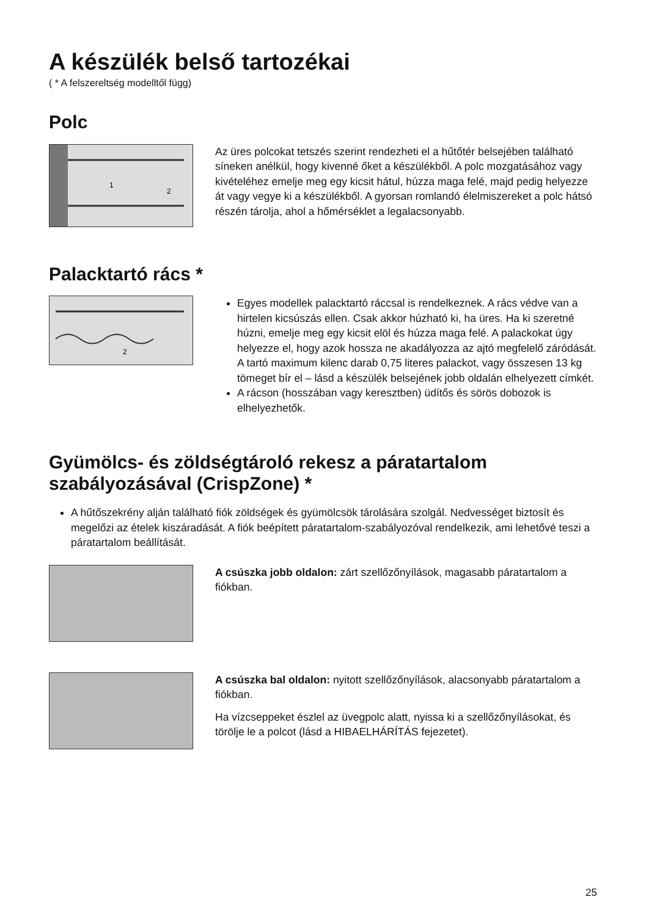A készülék belső tartozékai
( * A felszereltség modelltől függ)
Polc
1
2
Az üres polcokat tetszés szerint rendezheti el a hűtőtér belsejében található síneken anélkül, hogy kivenné őket a készülékből. A polc mozgatásához vagy kivételéhez emelje meg egy kicsit hátul, húzza maga felé, majd pedig helyezze át vagy vegye ki a készülékből. A gyorsan romlandó élelmiszereket a polc hátsó részén tárolja, ahol a hőmérséklet a legalacsonyabb.
Palacktartó rács *
2
Egyes modellek palacktartó ráccsal is rendelkeznek. A rács védve van a hirtelen kicsúszás ellen. Csak akkor húzható ki, ha üres. Ha ki szeretné húzni, emelje meg egy kicsit elöl és húzza maga felé. A palackokat úgy helyezze el, hogy azok hossza ne akadályozza az ajtó megfelelő záródását.
A tartó maximum kilenc darab 0,75 literes palackot, vagy összesen 13 kg tömeget bír el – lásd a készülék belsejének jobb oldalán elhelyezett címkét.
A rácson (hosszában vagy keresztben) üdítős és sörös dobozok is elhelyezhetők.
Gyümölcs- és zöldségtároló rekesz a páratartalom szabályozásával (CrispZone) *
A hűtőszekrény alján található fiók zöldségek és gyümölcsök tárolására szolgál. Nedvességet biztosít és megelőzi az ételek kiszáradását. A fiók beépített páratartalom-szabályozóval rendelkezik, ami lehetővé teszi a páratartalom beállítását.
A csúszka jobb oldalon: zárt szellőzőnyílások, magasabb páratartalom a fiókban.
A csúszka bal oldalon: nyitott szellőzőnyílások, alacsonyabb páratartalom a fiókban.
Ha vízcseppeket észlel az üvegpolc alatt, nyissa ki a szellőzőnyílásokat, és törölje le a polcot (lásd a HIBAELHÁRÍTÁS fejezetet).
25